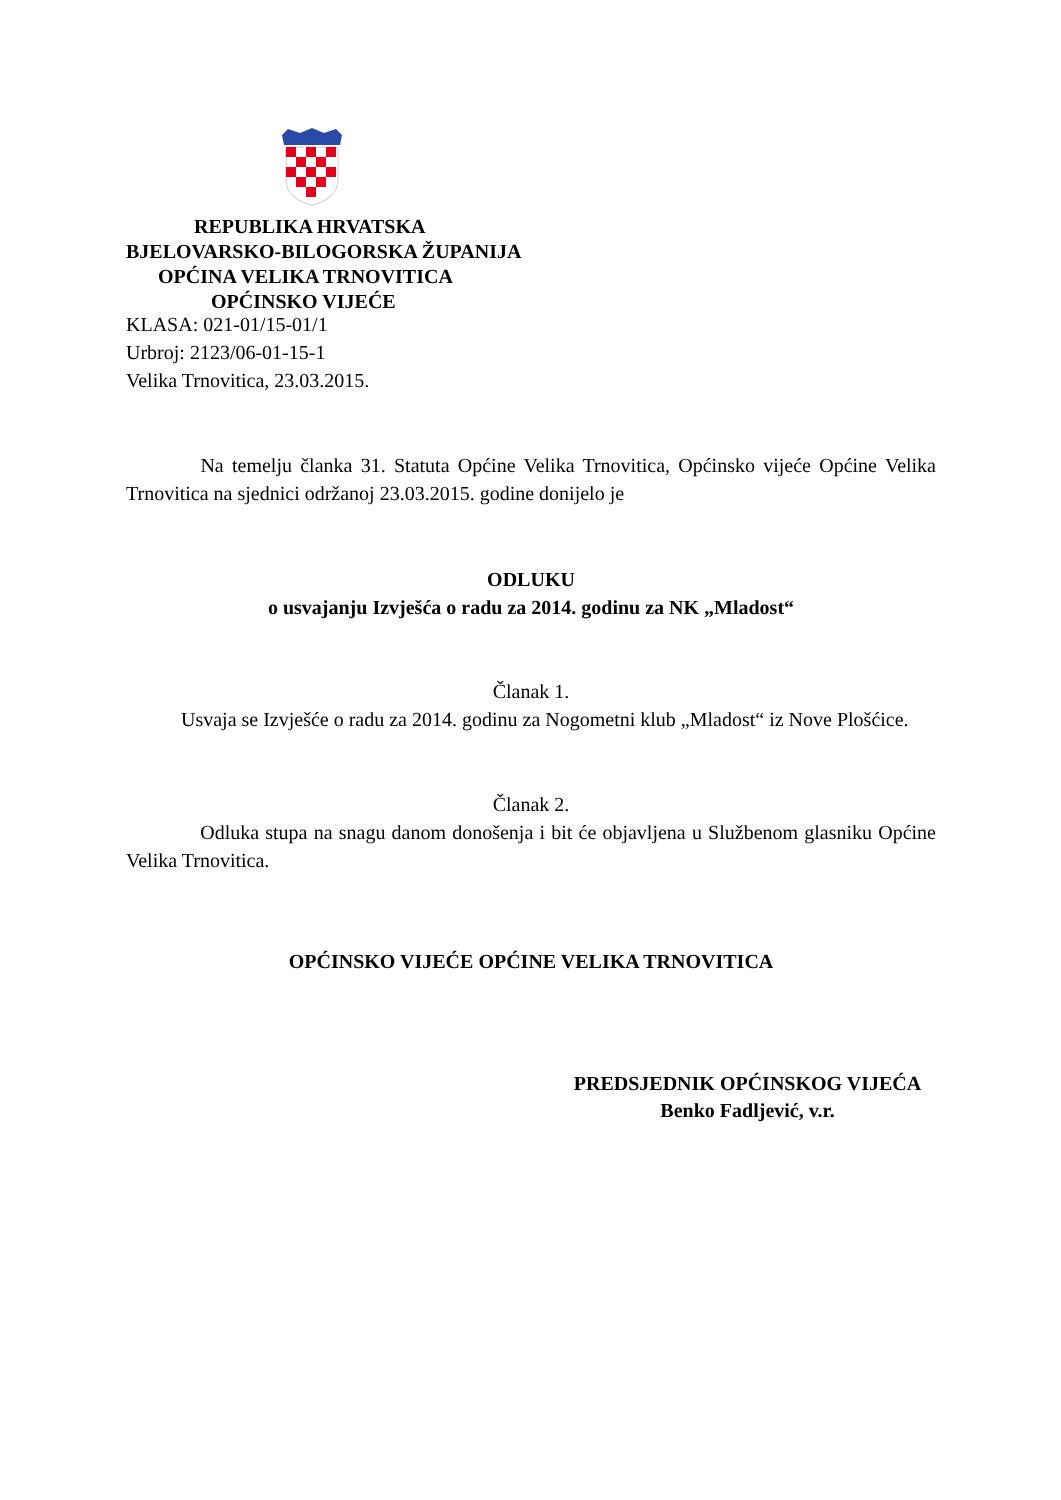REPUBLIKA HRVATSKA
BJELOVARSKO-BILOGORSKA ŽUPANIJA
OPĆINA VELIKA TRNOVITICA
OPĆINSKO VIJEĆE
KLASA: 021-01/15-01/1
Urbroj: 2123/06-01-15-1
Velika Trnovitica, 23.03.2015.
Na temelju članka 31. Statuta Općine Velika Trnovitica, Općinsko vijeće Općine Velika Trnovitica na sjednici održanoj 23.03.2015. godine donijelo je
ODLUKU
o usvajanju Izvješća o radu za 2014. godinu za NK „Mladost“
Članak 1.
Usvaja se Izvješće o radu za 2014. godinu za Nogometni klub „Mladost“ iz Nove Plošćice.
Članak 2.
Odluka stupa na snagu danom donošenja i bit će objavljena u Službenom glasniku Općine Velika Trnovitica.
OPĆINSKO VIJEĆE OPĆINE VELIKA TRNOVITICA
PREDSJEDNIK OPĆINSKOG VIJEĆA
Benko Fadljević, v.r.